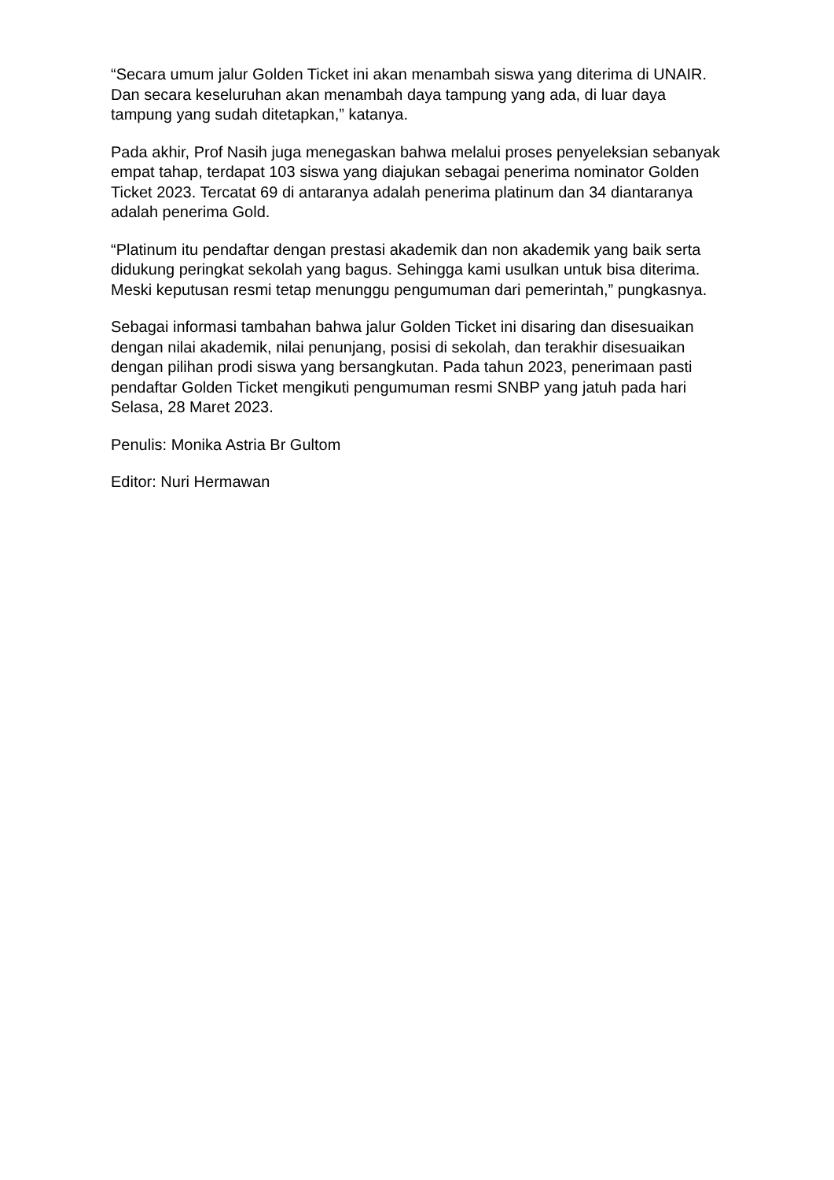“Secara umum jalur Golden Ticket ini akan menambah siswa yang diterima di UNAIR. Dan secara keseluruhan akan menambah daya tampung yang ada, di luar daya tampung yang sudah ditetapkan,” katanya.
Pada akhir, Prof Nasih juga menegaskan bahwa melalui proses penyeleksian sebanyak empat tahap, terdapat 103 siswa yang diajukan sebagai penerima nominator Golden Ticket 2023. Tercatat 69 di antaranya adalah penerima platinum dan 34 diantaranya adalah penerima Gold.
“Platinum itu pendaftar dengan prestasi akademik dan non akademik yang baik serta didukung peringkat sekolah yang bagus. Sehingga kami usulkan untuk bisa diterima. Meski keputusan resmi tetap menunggu pengumuman dari pemerintah,” pungkasnya.
Sebagai informasi tambahan bahwa jalur Golden Ticket ini disaring dan disesuaikan dengan nilai akademik, nilai penunjang, posisi di sekolah, dan terakhir disesuaikan dengan pilihan prodi siswa yang bersangkutan. Pada tahun 2023, penerimaan pasti pendaftar Golden Ticket mengikuti pengumuman resmi SNBP yang jatuh pada hari Selasa, 28 Maret 2023.
Penulis: Monika Astria Br Gultom
Editor: Nuri Hermawan